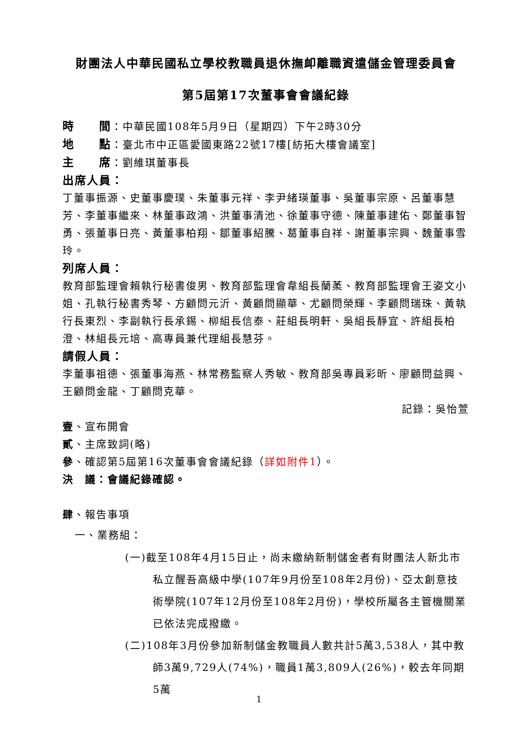財團法人中華民國私立學校教職員退休撫卹離職資遣儲金管理委員會
第5屆第17次董事會會議紀錄
時　　間：中華民國108年5月9日（星期四）下午2時30分
地　　點：臺北市中正區愛國東路22號17樓[紡拓大樓會議室]
主　　席：劉維琪董事長
出席人員：
丁董事振源、史董事慶璞、朱董事元祥、李尹緒瑛董事、吳董事宗原、呂董事慧芳、李董事繼來、林董事政鴻、洪董事清池、徐董事守德、陳董事建佑、鄭董事智勇、張董事日亮、黃董事柏翔、鄒董事紹騰、葛董事自祥、謝董事宗興、魏董事雪玲。
列席人員：
教育部監理會賴執行秘書俊男、教育部監理會韋組長蘭葇、教育部監理會王姿文小姐、孔執行秘書秀琴、方顧問元沂、黃顧問顯華、尤顧問榮輝、李顧問瑞珠、黃執行長東烈、李副執行長承錫、柳組長信泰、莊組長明軒、吳組長靜宜、許組長柏澄、林組長元培、高專員兼代理組長慧芬。
請假人員：
李董事祖德、張董事海燕、林常務監察人秀敏、教育部吳專員彩昕、廖顧問益興、王顧問金龍、丁顧問克華。
記錄：吳怡萱
壹、宣布開會
貳、主席致詞(略)
參、確認第5屆第16次董事會會議紀錄（詳如附件1）。
決　議：會議紀錄確認。
肆、報告事項
一、業務組：
(一)截至108年4月15日止，尚未繳納新制儲金者有財團法人新北市私立醒吾高級中學(107年9月份至108年2月份)、亞太創意技術學院(107年12月份至108年2月份)，學校所屬各主管機關業已依法完成撥繳。
(二)108年3月份參加新制儲金教職員人數共計5萬3,538人，其中教師3萬9,729人(74%)，職員1萬3,809人(26%)，較去年同期5萬
1